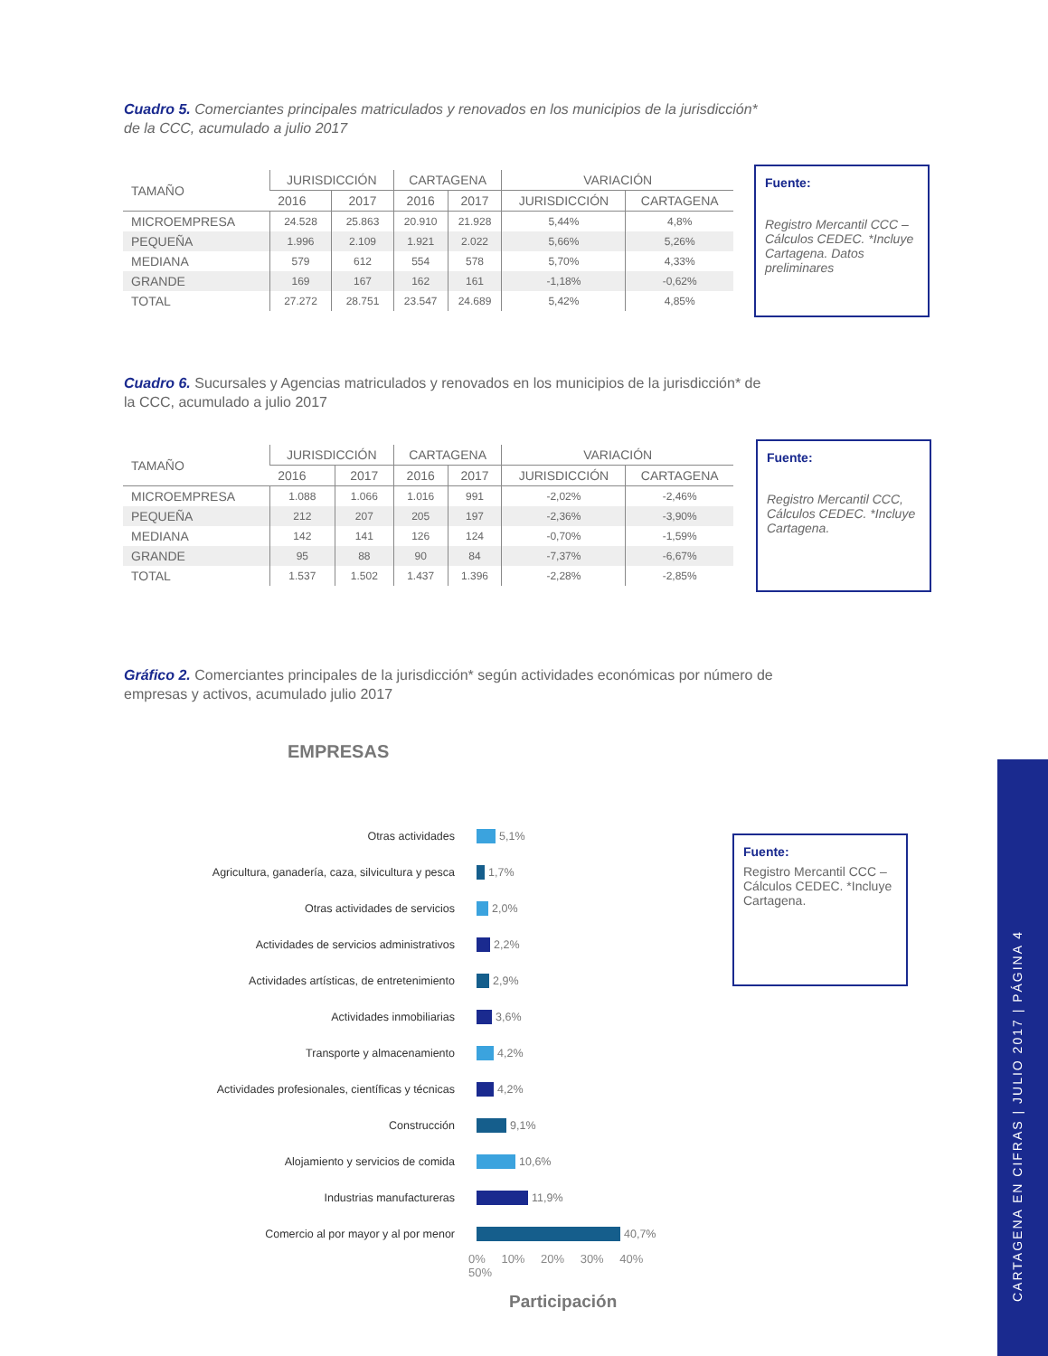Cuadro 5. Comerciantes principales matriculados y renovados en los municipios de la jurisdicción* de la CCC, acumulado a julio 2017
| TAMAÑO | JURISDICCIÓN | | CARTAGENA | | VARIACIÓN | |
| --- | --- | --- | --- | --- | --- | --- |
| | 2016 | 2017 | 2016 | 2017 | JURISDICCIÓN | CARTAGENA |
| MICROEMPRESA | 24.528 | 25.863 | 20.910 | 21.928 | 5,44% | 4,8% |
| PEQUEÑA | 1.996 | 2.109 | 1.921 | 2.022 | 5,66% | 5,26% |
| MEDIANA | 579 | 612 | 554 | 578 | 5,70% | 4,33% |
| GRANDE | 169 | 167 | 162 | 161 | -1,18% | -0,62% |
| TOTAL | 27.272 | 28.751 | 23.547 | 24.689 | 5,42% | 4,85% |
Fuente:
Registro Mercantil CCC – Cálculos CEDEC. *Incluye Cartagena. Datos preliminares
Cuadro 6. Sucursales y Agencias matriculados y renovados en los municipios de la jurisdicción* de la CCC, acumulado a julio 2017
| TAMAÑO | JURISDICCIÓN | | CARTAGENA | | VARIACIÓN | |
| --- | --- | --- | --- | --- | --- | --- |
| | 2016 | 2017 | 2016 | 2017 | JURISDICCIÓN | CARTAGENA |
| MICROEMPRESA | 1.088 | 1.066 | 1.016 | 991 | -2,02% | -2,46% |
| PEQUEÑA | 212 | 207 | 205 | 197 | -2,36% | -3,90% |
| MEDIANA | 142 | 141 | 126 | 124 | -0,70% | -1,59% |
| GRANDE | 95 | 88 | 90 | 84 | -7,37% | -6,67% |
| TOTAL | 1.537 | 1.502 | 1.437 | 1.396 | -2,28% | -2,85% |
Fuente:
Registro Mercantil CCC, Cálculos CEDEC. *Incluye Cartagena.
Gráfico 2. Comerciantes principales de la jurisdicción* según actividades económicas por número de empresas y activos, acumulado julio 2017
EMPRESAS
Otras actividades 5,1%
Agricultura, ganadería, caza, silvicultura y pesca 1,7%
Otras actividades de servicios 2,0%
Actividades de servicios administrativos 2,2%
Actividades artísticas, de entretenimiento 2,9%
Actividades inmobiliarias 3,6%
Transporte y almacenamiento 4,2%
Actividades profesionales, científicas y técnicas 4,2%
Construcción 9,1%
Alojamiento y servicios de comida 10,6%
Industrias manufactureras 11,9%
Comercio al por mayor y al por menor 40,7%
0% 10% 20% 30% 40% 50%
Participación
Fuente:
Registro Mercantil CCC – Cálculos CEDEC. *Incluye Cartagena.
CARTAGENA EN CIFRAS | JULIO 2017 | PÁGINA 4